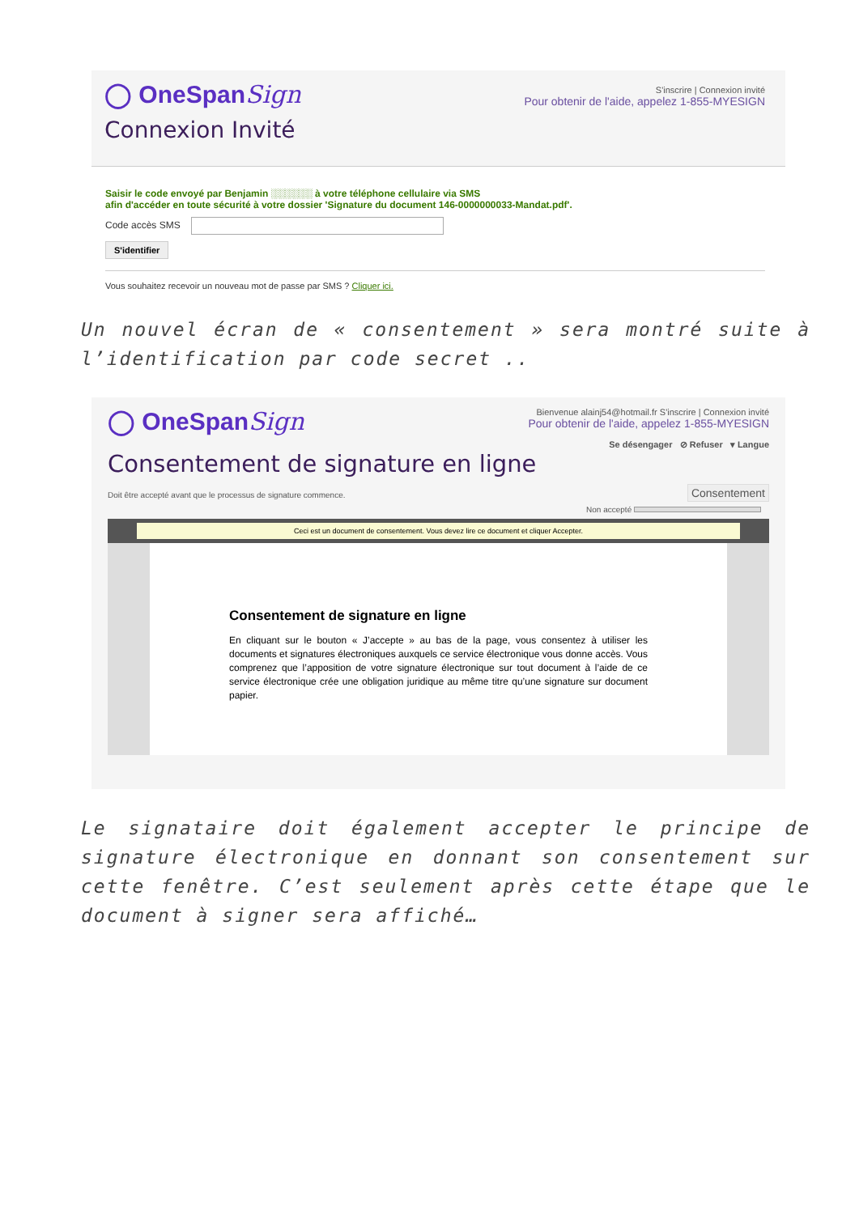◯ OneSpanSign
Connexion Invité
S'inscrire | Connexion invité
Pour obtenir de l'aide, appelez 1-855-MYESIGN
Saisir le code envoyé par Benjamin ░░░░░░ à votre téléphone cellulaire via SMS
afin d'accéder en toute sécurité à votre dossier 'Signature du document 146-0000000033-Mandat.pdf'.
Code accès SMS
S'identifier
Vous souhaitez recevoir un nouveau mot de passe par SMS ? Cliquer ici.
Un nouvel écran de « consentement » sera montré suite à l’identification par code secret ..
◯ OneSpanSign
Bienvenue alainj54@hotmail.fr S'inscrire | Connexion invité
Pour obtenir de l'aide, appelez 1-855-MYESIGN
Se désengager ⊘ Refuser ▾ Langue
Consentement de signature en ligne
Doit être accepté avant que le processus de signature commence. Consentement
Non accepté
Ceci est un document de consentement. Vous devez lire ce document et cliquer Accepter.
Consentement de signature en ligne
En cliquant sur le bouton « J’accepte » au bas de la page, vous consentez à utiliser les documents et signatures électroniques auxquels ce service électronique vous donne accès. Vous comprenez que l’apposition de votre signature électronique sur tout document à l’aide de ce service électronique crée une obligation juridique au même titre qu’une signature sur document papier.
Le signataire doit également accepter le principe de signature électronique en donnant son consentement sur cette fenêtre. C’est seulement après cette étape que le document à signer sera affiché…